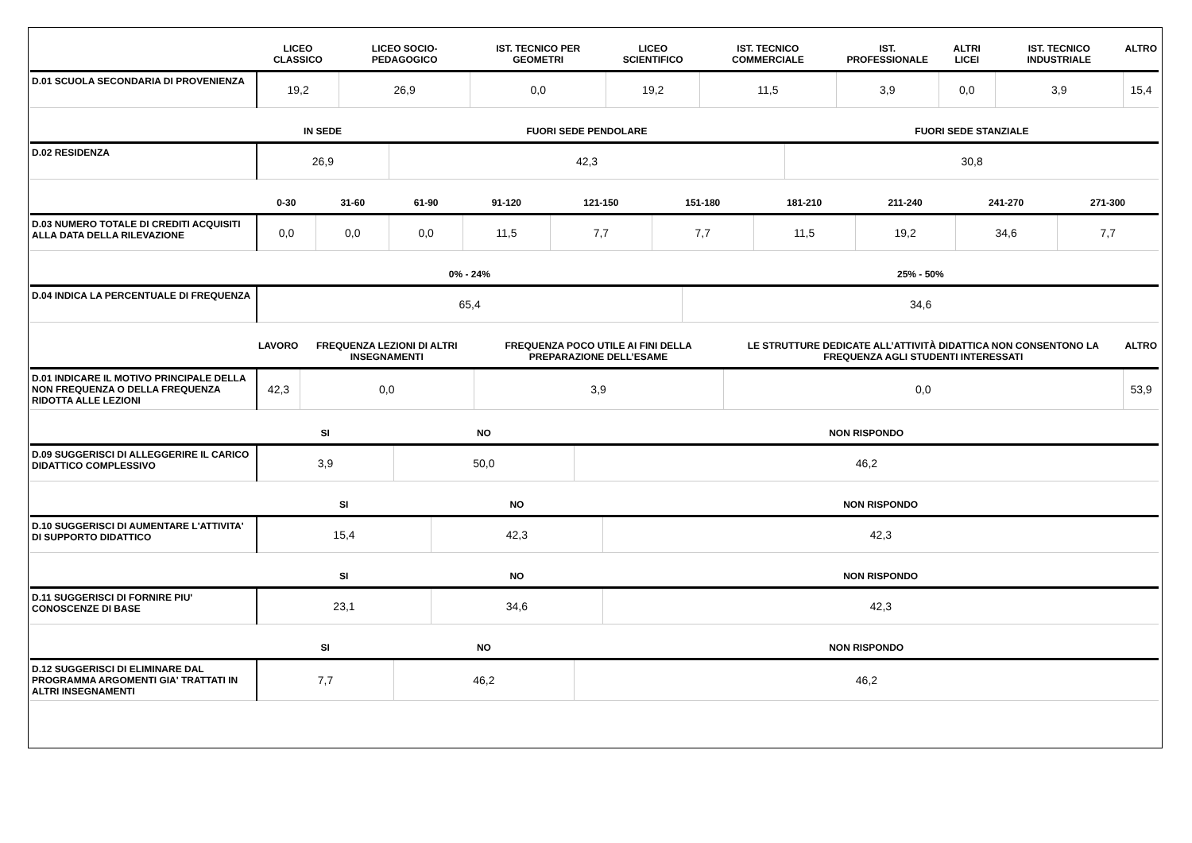| | LICEO CLASSICO | LICEO SOCIO-PEDAGOGICO | IST. TECNICO PER GEOMETRI | LICEO SCIENTIFICO | IST. TECNICO COMMERCIALE | IST. PROFESSIONALE | ALTRI LICEI | IST. TECNICO INDUSTRIALE | ALTRO |
| --- | --- | --- | --- | --- | --- | --- | --- | --- | --- |
| D.01 SCUOLA SECONDARIA DI PROVENIENZA | 19,2 | 26,9 | 0,0 | 19,2 | 11,5 | 3,9 | 0,0 | 3,9 | 15,4 |
| | IN SEDE | FUORI SEDE PENDOLARE | FUORI SEDE STANZIALE |
| --- | --- | --- | --- |
| D.02 RESIDENZA | 26,9 | 42,3 | 30,8 |
| | 0-30 | 31-60 | 61-90 | 91-120 | 121-150 | 151-180 | 181-210 | 211-240 | 241-270 | 271-300 |
| --- | --- | --- | --- | --- | --- | --- | --- | --- | --- | --- |
| D.03 NUMERO TOTALE DI CREDITI ACQUISITI ALLA DATA DELLA RILEVAZIONE | 0,0 | 0,0 | 0,0 | 11,5 | 7,7 | 7,7 | 11,5 | 19,2 | 34,6 | 7,7 |
| | 0% - 24% | 25% - 50% |
| --- | --- | --- |
| D.04 INDICA LA PERCENTUALE DI FREQUENZA | 65,4 | 34,6 |
| | LAVORO | FREQUENZA LEZIONI DI ALTRI INSEGNAMENTI | FREQUENZA POCO UTILE AI FINI DELLA PREPARAZIONE DELL’ESAME | LE STRUTTURE DEDICATE ALL’ATTIVITÀ DIDATTICA NON CONSENTONO LA FREQUENZA AGLI STUDENTI INTERESSATI | ALTRO |
| --- | --- | --- | --- | --- | --- |
| D.01 INDICARE IL MOTIVO PRINCIPALE DELLA NON FREQUENZA O DELLA FREQUENZA RIDOTTA ALLE LEZIONI | 42,3 | 0,0 | 3,9 | 0,0 | 53,9 |
| | SI | NO | NON RISPONDO |
| --- | --- | --- | --- |
| D.09 SUGGERISCI DI ALLEGGERIRE IL CARICO DIDATTICO COMPLESSIVO | 3,9 | 50,0 | 46,2 |
| | SI | NO | NON RISPONDO |
| --- | --- | --- | --- |
| D.10 SUGGERISCI DI AUMENTARE L'ATTIVITA' DI SUPPORTO DIDATTICO | 15,4 | 42,3 | 42,3 |
| | SI | NO | NON RISPONDO |
| --- | --- | --- | --- |
| D.11 SUGGERISCI DI FORNIRE PIU' CONOSCENZE DI BASE | 23,1 | 34,6 | 42,3 |
| | SI | NO | NON RISPONDO |
| --- | --- | --- | --- |
| D.12 SUGGERISCI DI ELIMINARE DAL PROGRAMMA ARGOMENTI GIA' TRATTATI IN ALTRI INSEGNAMENTI | 7,7 | 46,2 | 46,2 |